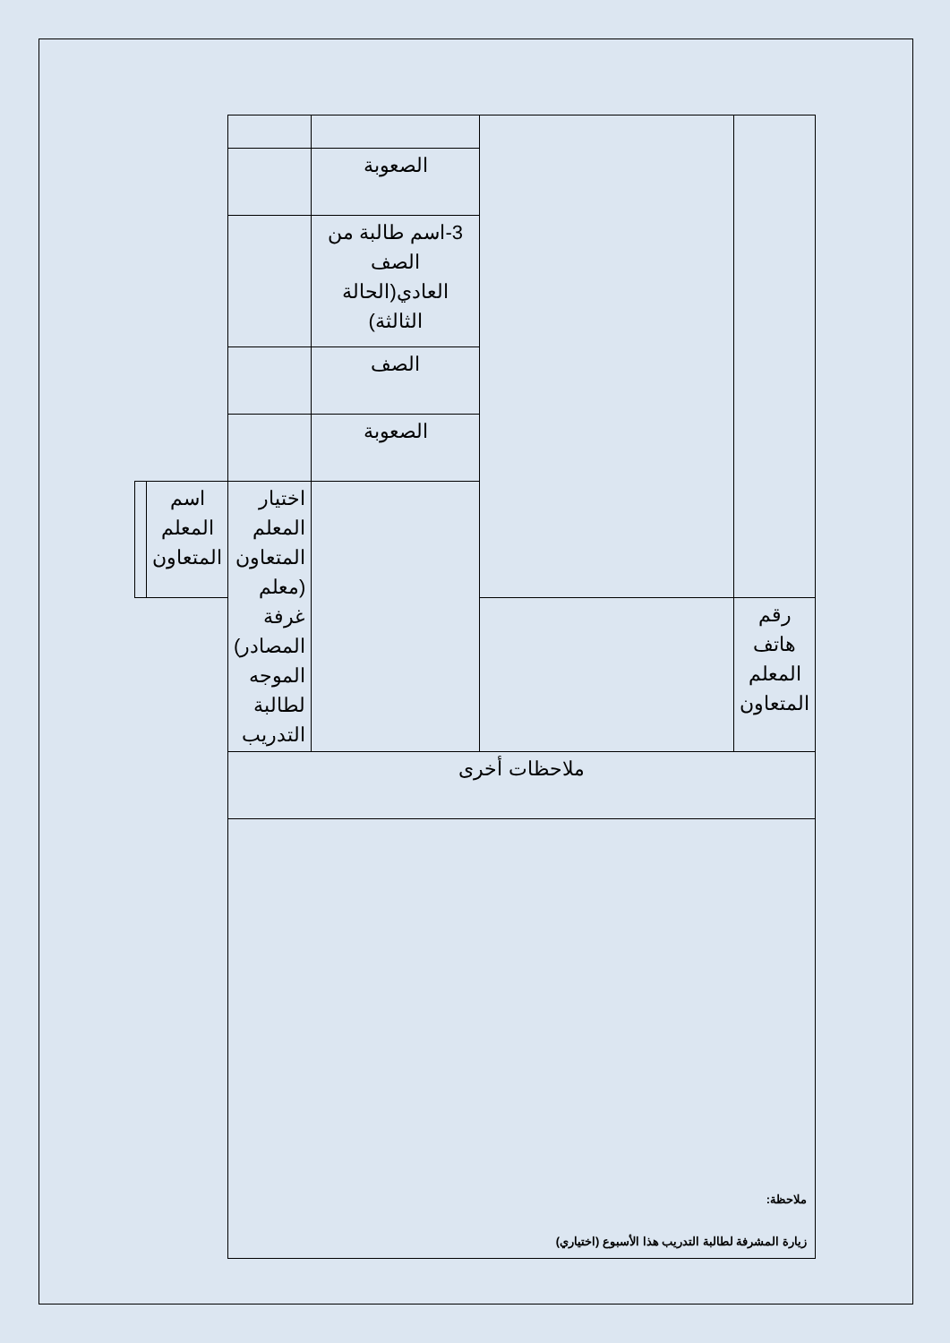| | | الصعوبة | | | |
| | | 3-اسم طالبة من الصف العادي(الحالة الثالثة) | | | |
| | | الصف | | | |
| | | الصعوبة | | | |
| | | | اختيار المعلم المتعاون (معلم غرفة المصادر) الموجه لطالبة التدريب | اسم المعلم المتعاون | |
| رقم هاتف المعلم المتعاون | | | | | |
| ملاحظات أخرى | | | | | |
ملاحظة:
زيارة المشرفة لطالبة التدريب هذا الأسبوع (اختياري)